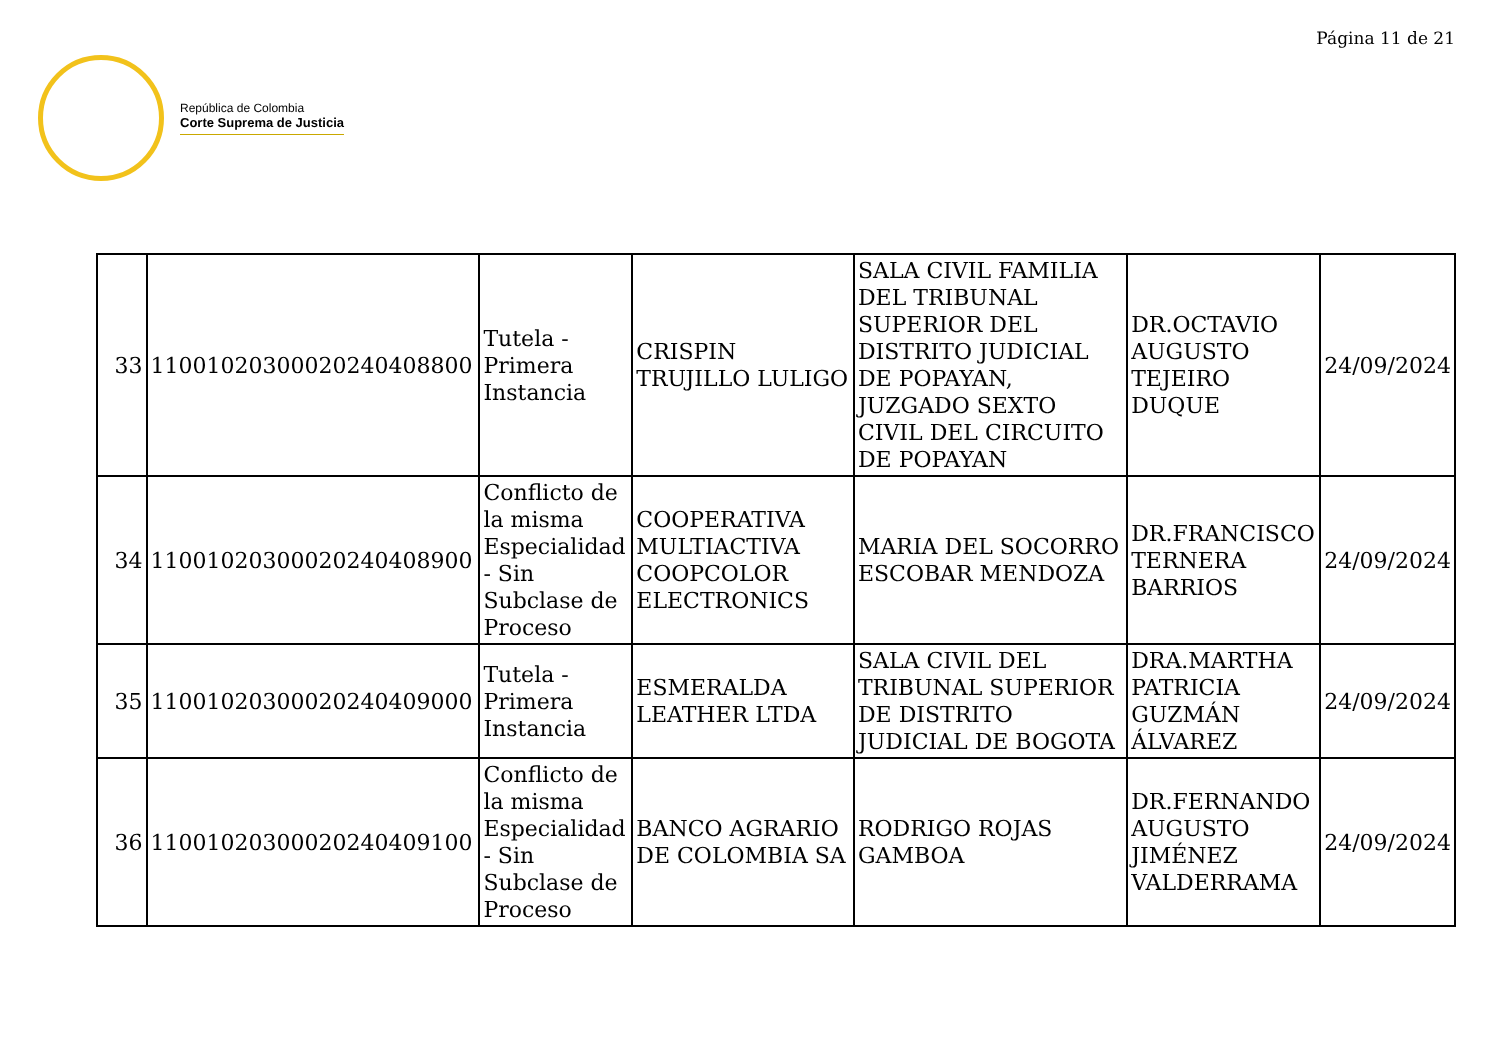Página 11 de 21
República de Colombia
Corte Suprema de Justicia
| 33 | 11001020300020240408800 | Tutela - Primera Instancia | CRISPIN TRUJILLO LULIGO | SALA CIVIL FAMILIA DEL TRIBUNAL SUPERIOR DEL DISTRITO JUDICIAL DE POPAYAN, JUZGADO SEXTO CIVIL DEL CIRCUITO DE POPAYAN | DR.OCTAVIO AUGUSTO TEJEIRO DUQUE | 24/09/2024 |
| 34 | 11001020300020240408900 | Conflicto de la misma Especialidad - Sin Subclase de Proceso | COOPERATIVA MULTIACTIVA COOPCOLOR ELECTRONICS | MARIA DEL SOCORRO ESCOBAR MENDOZA | DR.FRANCISCO TERNERA BARRIOS | 24/09/2024 |
| 35 | 11001020300020240409000 | Tutela - Primera Instancia | ESMERALDA LEATHER LTDA | SALA CIVIL DEL TRIBUNAL SUPERIOR DE DISTRITO JUDICIAL DE BOGOTA | DRA.MARTHA PATRICIA GUZMÁN ÁLVAREZ | 24/09/2024 |
| 36 | 11001020300020240409100 | Conflicto de la misma Especialidad - Sin Subclase de Proceso | BANCO AGRARIO DE COLOMBIA SA | RODRIGO ROJAS GAMBOA | DR.FERNANDO AUGUSTO JIMÉNEZ VALDERRAMA | 24/09/2024 |